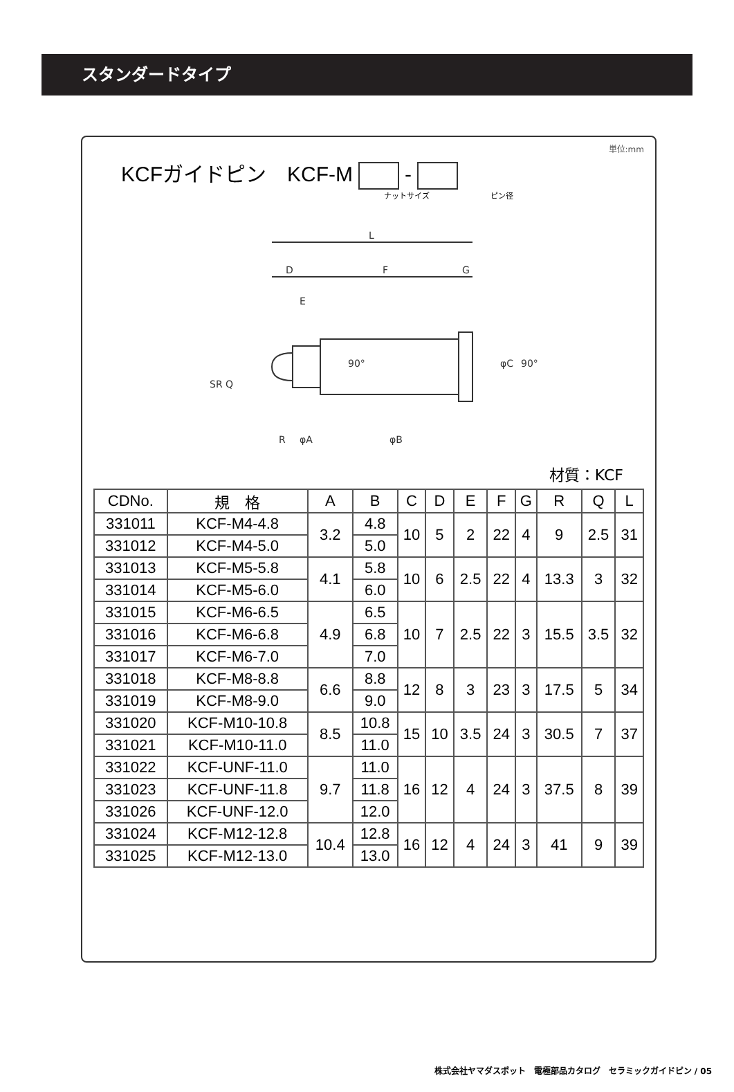スタンダードタイプ
単位:mm
KCFガイドピン　KCF-M -
ナットサイズ　　　　　　　　ピン径
L
D
F
G
E
SR Q
φC
90°
90°
R
φA
φB
材質：KCF
| CDNo. | 規 格 | A | B | C | D | E | F | G | R | Q | L |
| --- | --- | --- | --- | --- | --- | --- | --- | --- | --- | --- | --- |
| 331011 | KCF-M4-4.8 | 3.2 | 4.8 | 10 | 5 | 2 | 22 | 4 | 9 | 2.5 | 31 |
| 331012 | KCF-M4-5.0 | | 5.0 | | | | | | | | |
| 331013 | KCF-M5-5.8 | 4.1 | 5.8 | 10 | 6 | 2.5 | 22 | 4 | 13.3 | 3 | 32 |
| 331014 | KCF-M5-6.0 | | 6.0 | | | | | | | | |
| 331015 | KCF-M6-6.5 | 4.9 | 6.5 | 10 | 7 | 2.5 | 22 | 3 | 15.5 | 3.5 | 32 |
| 331016 | KCF-M6-6.8 | | 6.8 | | | | | | | | |
| 331017 | KCF-M6-7.0 | | 7.0 | | | | | | | | |
| 331018 | KCF-M8-8.8 | 6.6 | 8.8 | 12 | 8 | 3 | 23 | 3 | 17.5 | 5 | 34 |
| 331019 | KCF-M8-9.0 | | 9.0 | | | | | | | | |
| 331020 | KCF-M10-10.8 | 8.5 | 10.8 | 15 | 10 | 3.5 | 24 | 3 | 30.5 | 7 | 37 |
| 331021 | KCF-M10-11.0 | | 11.0 | | | | | | | | |
| 331022 | KCF-UNF-11.0 | 9.7 | 11.0 | 16 | 12 | 4 | 24 | 3 | 37.5 | 8 | 39 |
| 331023 | KCF-UNF-11.8 | | 11.8 | | | | | | | | |
| 331026 | KCF-UNF-12.0 | | 12.0 | | | | | | | | |
| 331024 | KCF-M12-12.8 | 10.4 | 12.8 | 16 | 12 | 4 | 24 | 3 | 41 | 9 | 39 |
| 331025 | KCF-M12-13.0 | | 13.0 | | | | | | | | |
株式会社ヤマダスポット　電極部品カタログ　セラミックガイドピン / 05